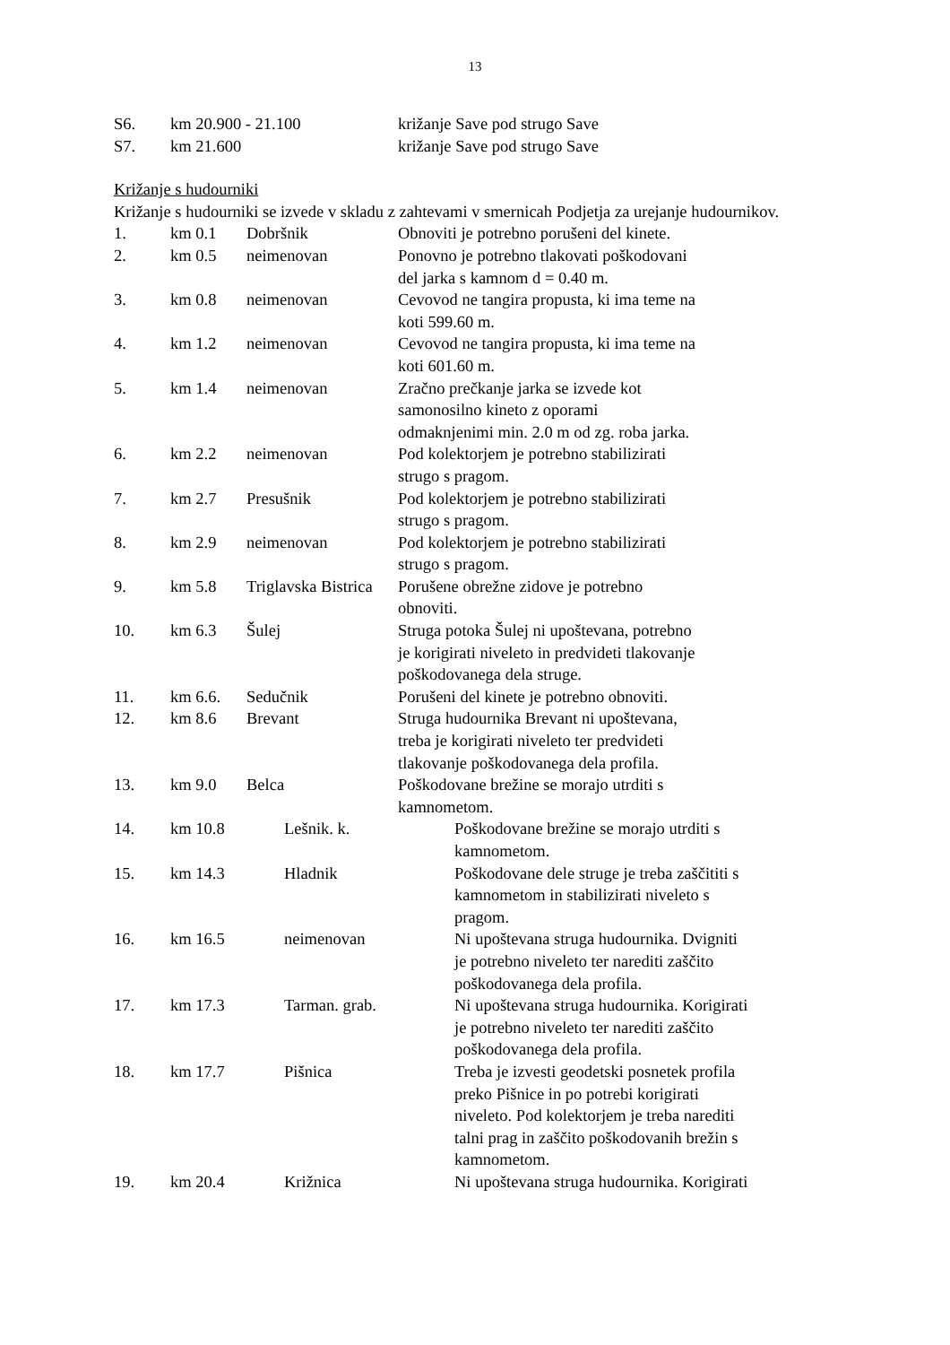13
| S6. | km 20.900 - 21.100 | križanje Save pod strugo Save |
| S7. | km 21.600 | križanje Save pod strugo Save |
Križanje s hudourniki
Križanje s hudourniki se izvede v skladu z zahtevami v smernicah Podjetja za urejanje hudournikov.
| 1. | km 0.1 | Dobršnik | Obnoviti je potrebno porušeni del kinete. |
| 2. | km 0.5 | neimenovan | Ponovno je potrebno tlakovati poškodovani del jarka s kamnom d = 0.40 m. |
| 3. | km 0.8 | neimenovan | Cevovod ne tangira propusta, ki ima teme na koti 599.60 m. |
| 4. | km 1.2 | neimenovan | Cevovod ne tangira propusta, ki ima teme na koti 601.60 m. |
| 5. | km 1.4 | neimenovan | Zračno prečkanje jarka se izvede kot samonosilno kineto z oporami odmaknjenimi min. 2.0 m od zg. roba jarka. |
| 6. | km 2.2 | neimenovan | Pod kolektorjem je potrebno stabilizirati strugo s pragom. |
| 7. | km 2.7 | Presušnik | Pod kolektorjem je potrebno stabilizirati strugo s pragom. |
| 8. | km 2.9 | neimenovan | Pod kolektorjem je potrebno stabilizirati strugo s pragom. |
| 9. | km 5.8 | Triglavska Bistrica | Porušene obrežne zidove je potrebno obnoviti. |
| 10. | km 6.3 | Šulej | Struga potoka Šulej ni upoštevana, potrebno je korigirati niveleto in predvideti tlakovanje poškodovanega dela struge. |
| 11. | km 6.6. | Sedučnik | Porušeni del kinete je potrebno obnoviti. |
| 12. | km 8.6 | Brevant | Struga hudournika Brevant ni upoštevana, treba je korigirati niveleto ter predvideti tlakovanje poškodovanega dela profila. |
| 13. | km 9.0 | Belca | Poškodovane brežine se morajo utrditi s kamnometom. |
| 14. | km 10.8 | Lešnik. k. | Poškodovane brežine se morajo utrditi s kamnometom. |
| 15. | km 14.3 | Hladnik | Poškodovane dele struge je treba zaščititi s kamnometom in stabilizirati niveleto s pragom. |
| 16. | km 16.5 | neimenovan | Ni upoštevana struga hudournika. Dvigniti je potrebno niveleto ter narediti zaščito poškodovanega dela profila. |
| 17. | km 17.3 | Tarman. grab. | Ni upoštevana struga hudournika. Korigirati je potrebno niveleto ter narediti zaščito poškodovanega dela profila. |
| 18. | km 17.7 | Pišnica | Treba je izvesti geodetski posnetek profila preko Pišnice in po potrebi korigirati niveleto. Pod kolektorjem je treba narediti talni prag in zaščito poškodovanih brežin s kamnometom. |
| 19. | km 20.4 | Križnica | Ni upoštevana struga hudournika. Korigirati |